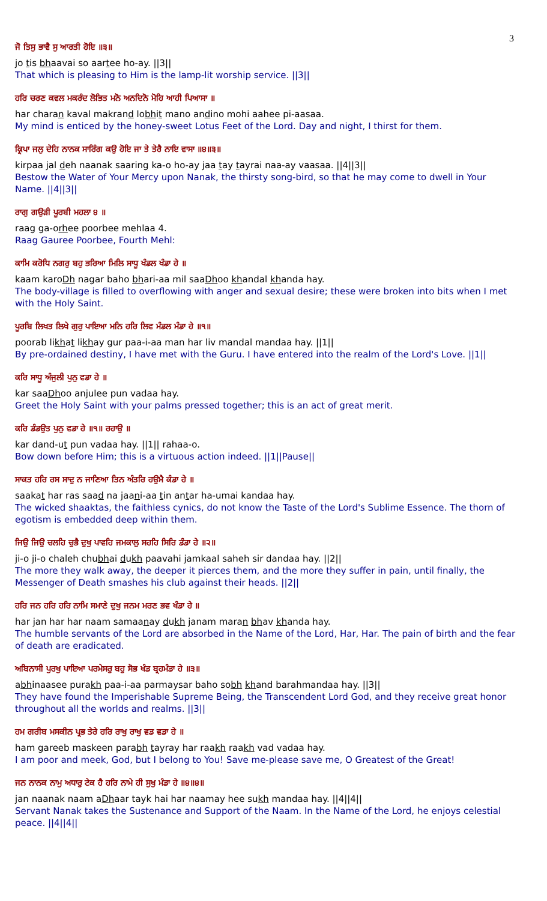3
ਜੋ ਤਿਸੁ ਭਾਵੈ ਸੁ ਆਰਤੀ ਹੋਇ ॥੩॥
jo tis bhaavai so aartee ho-ay. ||3||
That which is pleasing to Him is the lamp-lit worship service. ||3||
ਹਰਿ ਚਰਣ ਕਵਲ ਮਕਰੰਦ ਲੋਭਿਤ ਮਨੋ ਅਨਦਿਨੋ ਮੋਹਿ ਆਹੀ ਪਿਆਸਾ ॥
har charan kaval makrand lobhit mano andino mohi aahee pi-aasaa.
My mind is enticed by the honey-sweet Lotus Feet of the Lord. Day and night, I thirst for them.
ਕ੍ਰਿਪਾ ਜਲੁ ਦੇਹਿ ਨਾਨਕ ਸਾਰਿੰਗ ਕਉ ਹੋਇ ਜਾ ਤੇ ਤੇਰੈ ਨਾਇ ਵਾਸਾ ॥੪॥੩॥
kirpaa jal deh naanak saaring ka-o ho-ay jaa tay tayrai naa-ay vaasaa. ||4||3||
Bestow the Water of Your Mercy upon Nanak, the thirsty song-bird, so that he may come to dwell in Your Name. ||4||3||
ਰਾਗੁ ਗਉੜੀ ਪੂਰਬੀ ਮਹਲਾ ੪ ॥
raag ga-orhee poorbee mehlaa 4.
Raag Gauree Poorbee, Fourth Mehl:
ਕਾਮਿ ਕਰੋਧਿ ਨਗਰੁ ਬਹੁ ਭਰਿਆ ਮਿਲਿ ਸਾਧੂ ਖੰਡਲ ਖੰਡਾ ਹੇ ॥
kaam karoDh nagar baho bhari-aa mil saaDhoo khandal khanda hay.
The body-village is filled to overflowing with anger and sexual desire; these were broken into bits when I met with the Holy Saint.
ਪੂਰਬਿ ਲਿਖਤ ਲਿਖੇ ਗੁਰੁ ਪਾਇਆ ਮਨਿ ਹਰਿ ਲਿਵ ਮੰਡਲ ਮੰਡਾ ਹੇ ॥੧॥
poorab likhat likhay gur paa-i-aa man har liv mandal mandaa hay. ||1||
By pre-ordained destiny, I have met with the Guru. I have entered into the realm of the Lord's Love. ||1||
ਕਰਿ ਸਾਧੂ ਅੰਜੁਲੀ ਪੁਨੁ ਵਡਾ ਹੇ ॥
kar saaDhoo anjulee pun vadaa hay.
Greet the Holy Saint with your palms pressed together; this is an act of great merit.
ਕਰਿ ਡੰਡਉਤ ਪੁਨੁ ਵਡਾ ਹੇ ॥੧॥ ਰਹਾਉ ॥
kar dand-ut pun vadaa hay. ||1|| rahaa-o.
Bow down before Him; this is a virtuous action indeed. ||1||Pause||
ਸਾਕਤ ਹਰਿ ਰਸ ਸਾਦੁ ਨ ਜਾਣਿਆ ਤਿਨ ਅੰਤਰਿ ਹਉਮੈ ਕੰਡਾ ਹੇ ॥
saakat har ras saad na jaani-aa tin antar ha-umai kandaa hay.
The wicked shaaktas, the faithless cynics, do not know the Taste of the Lord's Sublime Essence. The thorn of egotism is embedded deep within them.
ਜਿਉ ਜਿਉ ਚਲਹਿ ਚੁਭੈ ਦੁਖੁ ਪਾਵਹਿ ਜਮਕਾਲੁ ਸਹਹਿ ਸਿਰਿ ਡੰਡਾ ਹੇ ॥੨॥
ji-o ji-o chaleh chubhai dukh paavahi jamkaal saheh sir dandaa hay. ||2||
The more they walk away, the deeper it pierces them, and the more they suffer in pain, until finally, the Messenger of Death smashes his club against their heads. ||2||
ਹਰਿ ਜਨ ਹਰਿ ਹਰਿ ਨਾਮਿ ਸਮਾਣੇ ਦੁਖੁ ਜਨਮ ਮਰਣ ਭਵ ਖੰਡਾ ਹੇ ॥
har jan har har naam samaanay dukh janam maran bhav khanda hay.
The humble servants of the Lord are absorbed in the Name of the Lord, Har, Har. The pain of birth and the fear of death are eradicated.
ਅਬਿਨਾਸੀ ਪੁਰਖੁ ਪਾਇਆ ਪਰਮੇਸਰੁ ਬਹੁ ਸੋਭ ਖੰਡ ਬ੍ਰਹਮੰਡਾ ਹੇ ॥੩॥
abhinaasee purakh paa-i-aa parmaysar baho sobh khand barahmandaa hay. ||3||
They have found the Imperishable Supreme Being, the Transcendent Lord God, and they receive great honor throughout all the worlds and realms. ||3||
ਹਮ ਗਰੀਬ ਮਸਕੀਨ ਪ੍ਰਭ ਤੇਰੇ ਹਰਿ ਰਾਖੁ ਰਾਖੁ ਵਡ ਵਡਾ ਹੇ ॥
ham gareeb maskeen parabh tayray har raakh raakh vad vadaa hay.
I am poor and meek, God, but I belong to You! Save me-please save me, O Greatest of the Great!
ਜਨ ਨਾਨਕ ਨਾਮੁ ਅਧਾਰੁ ਟੇਕ ਹੈ ਹਰਿ ਨਾਮੇ ਹੀ ਸੁਖੁ ਮੰਡਾ ਹੇ ॥੪॥੪॥
jan naanak naam aDhaar tayk hai har naamay hee sukh mandaa hay. ||4||4||
Servant Nanak takes the Sustenance and Support of the Naam. In the Name of the Lord, he enjoys celestial peace. ||4||4||